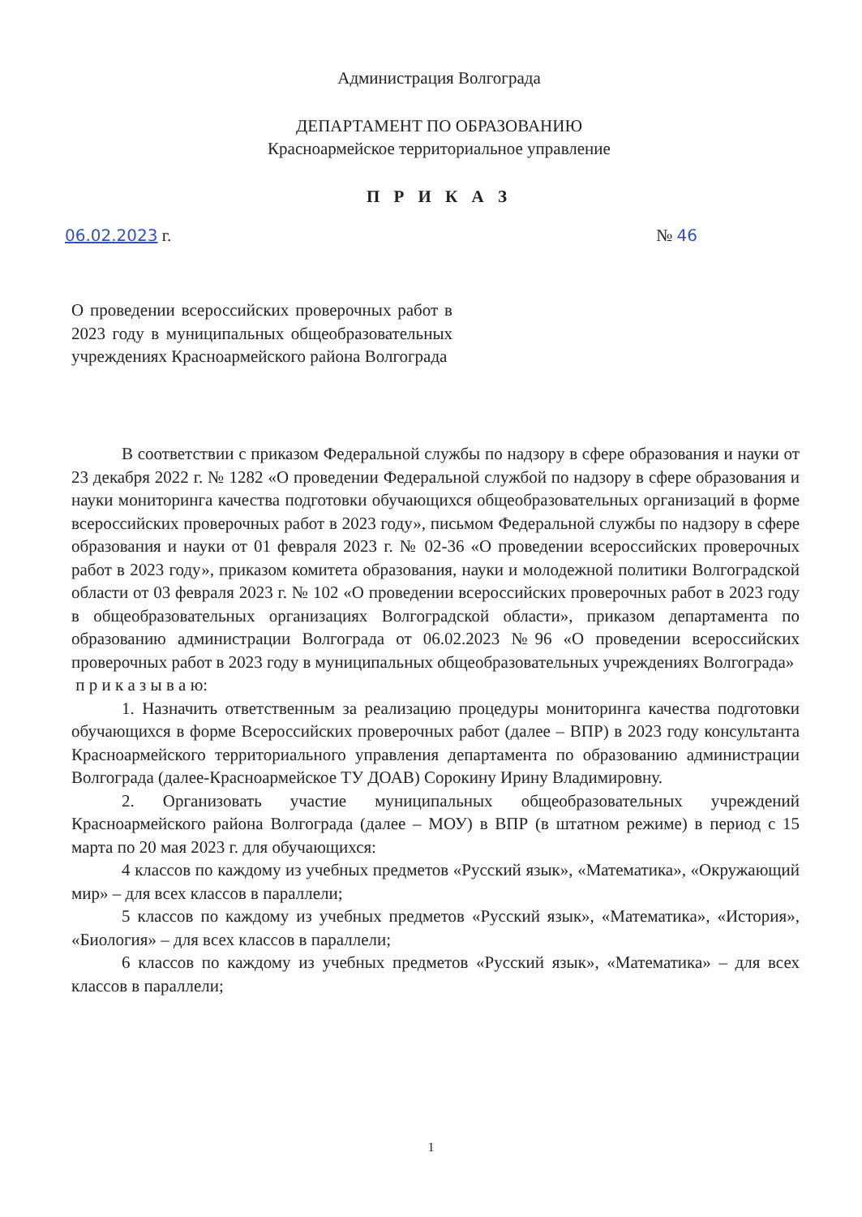Администрация Волгограда
ДЕПАРТАМЕНТ ПО ОБРАЗОВАНИЮ
Красноармейское территориальное управление
П Р И К А З
06.02.2023 г. № 46
О проведении всероссийских проверочных работ в 2023 году в муниципальных общеобразовательных учреждениях Красноармейского района Волгограда
В соответствии с приказом Федеральной службы по надзору в сфере образования и науки от 23 декабря 2022 г. № 1282 «О проведении Федеральной службой по надзору в сфере образования и науки мониторинга качества подготовки обучающихся общеобразовательных организаций в форме всероссийских проверочных работ в 2023 году», письмом Федеральной службы по надзору в сфере образования и науки от 01 февраля 2023 г. № 02-36 «О проведении всероссийских проверочных работ в 2023 году», приказом комитета образования, науки и молодежной политики Волгоградской области от 03 февраля 2023 г. № 102 «О проведении всероссийских проверочных работ в 2023 году в общеобразовательных организациях Волгоградской области», приказом департамента по образованию администрации Волгограда от 06.02.2023 №96 «О проведении всероссийских проверочных работ в 2023 году в муниципальных общеобразовательных учреждениях Волгограда»
п р и к а з ы в а ю:
1. Назначить ответственным за реализацию процедуры мониторинга качества подготовки обучающихся в форме Всероссийских проверочных работ (далее – ВПР) в 2023 году консультанта Красноармейского территориального управления департамента по образованию администрации Волгограда (далее-Красноармейское ТУ ДОАВ) Сорокину Ирину Владимировну.
2. Организовать участие муниципальных общеобразовательных учреждений Красноармейского района Волгограда (далее – МОУ) в ВПР (в штатном режиме) в период с 15 марта по 20 мая 2023 г. для обучающихся:
4 классов по каждому из учебных предметов «Русский язык», «Математика», «Окружающий мир» – для всех классов в параллели;
5 классов по каждому из учебных предметов «Русский язык», «Математика», «История», «Биология» – для всех классов в параллели;
6 классов по каждому из учебных предметов «Русский язык», «Математика» – для всех классов в параллели;
1